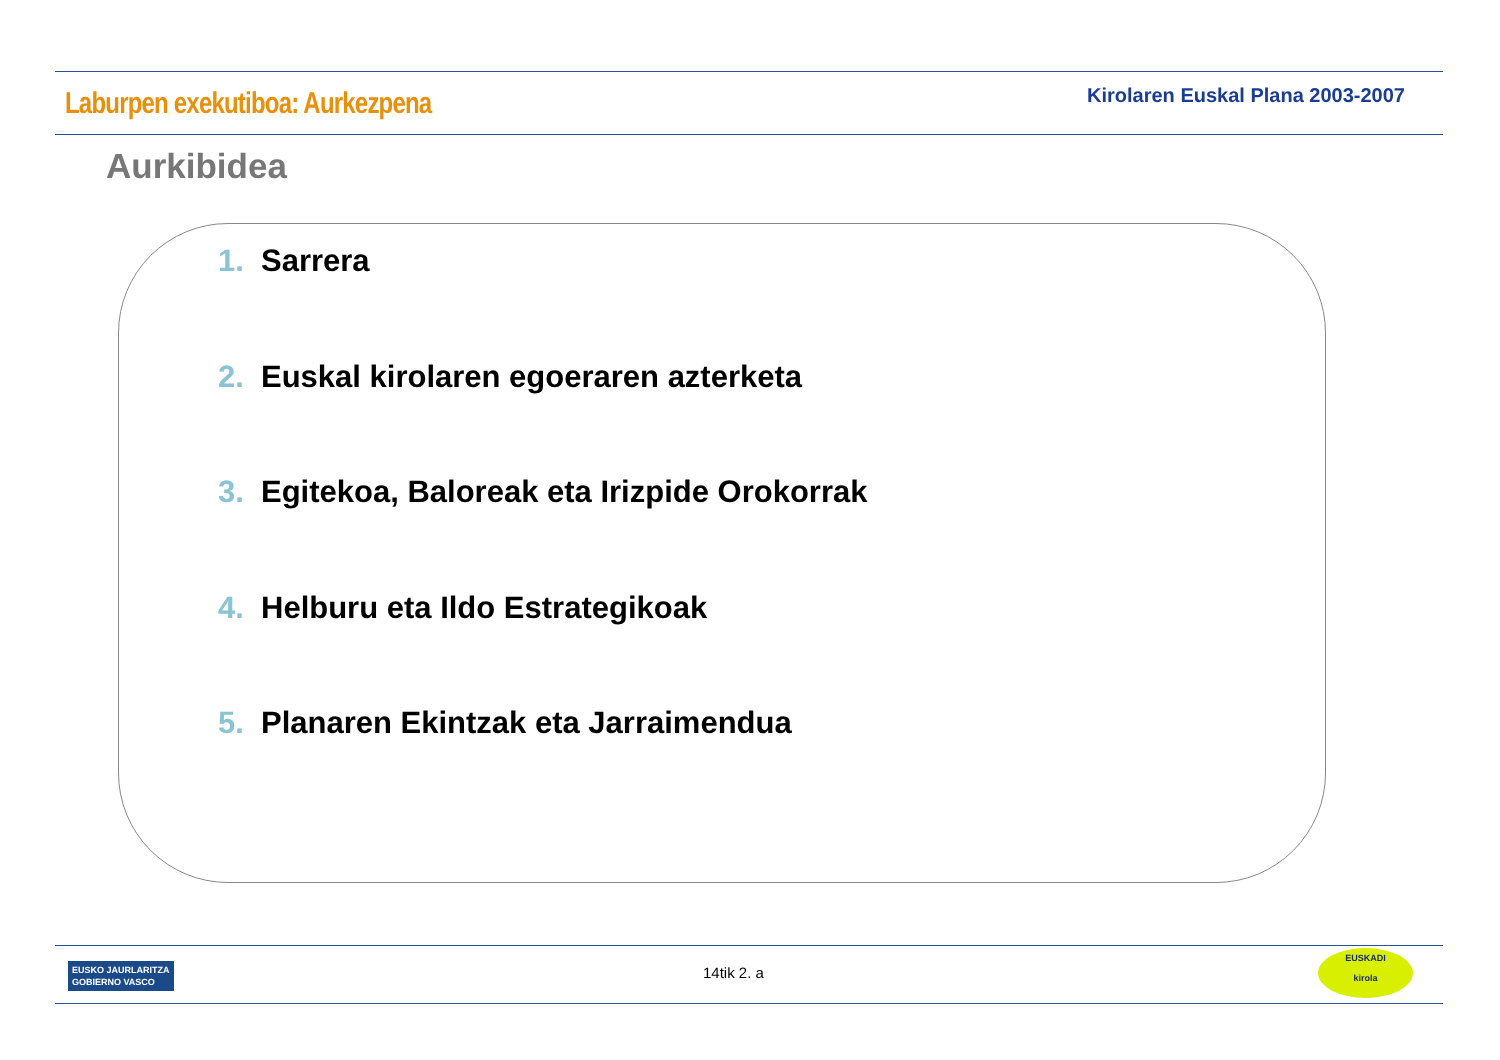Laburpen exekutiboa: Aurkezpena
Kirolaren Euskal Plana 2003-2007
Aurkibidea
1. Sarrera
2. Euskal kirolaren egoeraren azterketa
3. Egitekoa, Baloreak eta Irizpide Orokorrak
4. Helburu eta Ildo Estrategikoak
5. Planaren Ekintzak eta Jarraimendua
EUSKO JAURLARITZA
GOBIERNO VASCO
14tik 2. a
EUSKADI
kirola